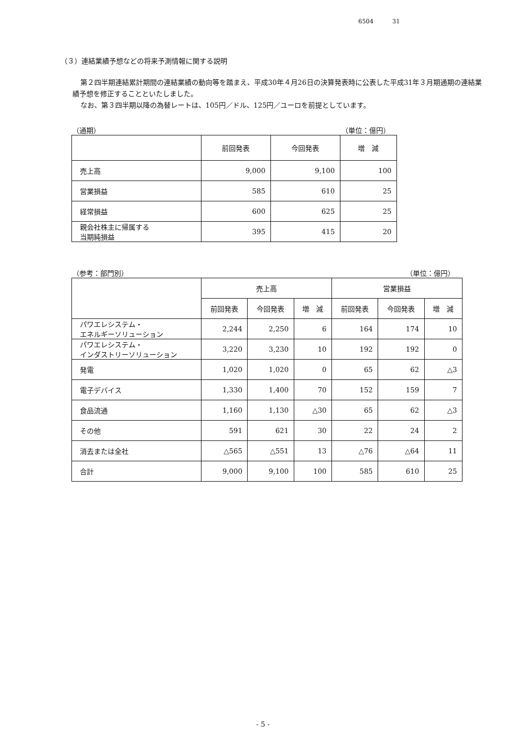6504 31
（３）連結業績予想などの将来予測情報に関する説明
第２四半期連結累計期間の連結業績の動向等を踏まえ、平成30年４月26日の決算発表時に公表した平成31年３月期通期の連結業績予想を修正することといたしました。
なお、第３四半期以降の為替レートは、105円／ドル、125円／ユーロを前提としています。
（通期） （単位：億円）
| | 前回発表 | 今回発表 | 増 減 |
| --- | --- | --- | --- |
| 売上高 | 9,000 | 9,100 | 100 |
| 営業損益 | 585 | 610 | 25 |
| 経常損益 | 600 | 625 | 25 |
| 親会社株主に帰属する 当期純損益 | 395 | 415 | 20 |
（参考：部門別） （単位：億円）
| | 売上高 | | | 営業損益 | | |
| --- | --- | --- | --- | --- | --- | --- |
| | 前回発表 | 今回発表 | 増 減 | 前回発表 | 今回発表 | 増 減 |
| パワエレシステム・ エネルギーソリューション | 2,244 | 2,250 | 6 | 164 | 174 | 10 |
| パワエレシステム・ インダストリーソリューション | 3,220 | 3,230 | 10 | 192 | 192 | 0 |
| 発電 | 1,020 | 1,020 | 0 | 65 | 62 | △3 |
| 電子デバイス | 1,330 | 1,400 | 70 | 152 | 159 | 7 |
| 食品流通 | 1,160 | 1,130 | △30 | 65 | 62 | △3 |
| その他 | 591 | 621 | 30 | 22 | 24 | 2 |
| 消去または全社 | △565 | △551 | 13 | △76 | △64 | 11 |
| 合計 | 9,000 | 9,100 | 100 | 585 | 610 | 25 |
- 5 -